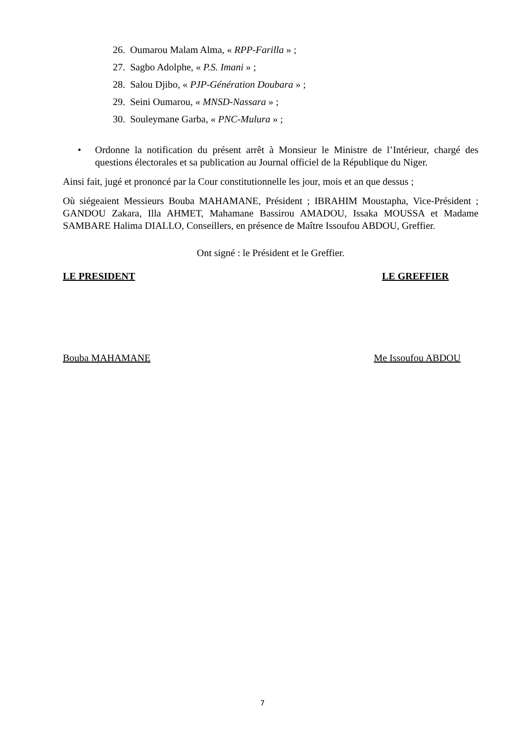26. Oumarou Malam Alma, « RPP-Farilla » ;
27. Sagbo Adolphe, « P.S. Imani » ;
28. Salou Djibo, « PJP-Génération Doubara » ;
29. Seini Oumarou, « MNSD-Nassara » ;
30. Souleymane Garba, « PNC-Mulura » ;
• Ordonne la notification du présent arrêt à Monsieur le Ministre de l’Intérieur, chargé des questions électorales et sa publication au Journal officiel de la République du Niger.
Ainsi fait, jugé et prononcé par la Cour constitutionnelle les jour, mois et an que dessus ;
Où siégeaient Messieurs Bouba MAHAMANE, Président ; IBRAHIM Moustapha, Vice-Président ; GANDOU Zakara, Illa AHMET, Mahamane Bassirou AMADOU, Issaka MOUSSA et Madame SAMBARE Halima DIALLO, Conseillers, en présence de Maître Issoufou ABDOU, Greffier.
Ont signé : le Président et le Greffier.
LE PRESIDENT LE GREFFIER
Bouba MAHAMANE Me Issoufou ABDOU
7